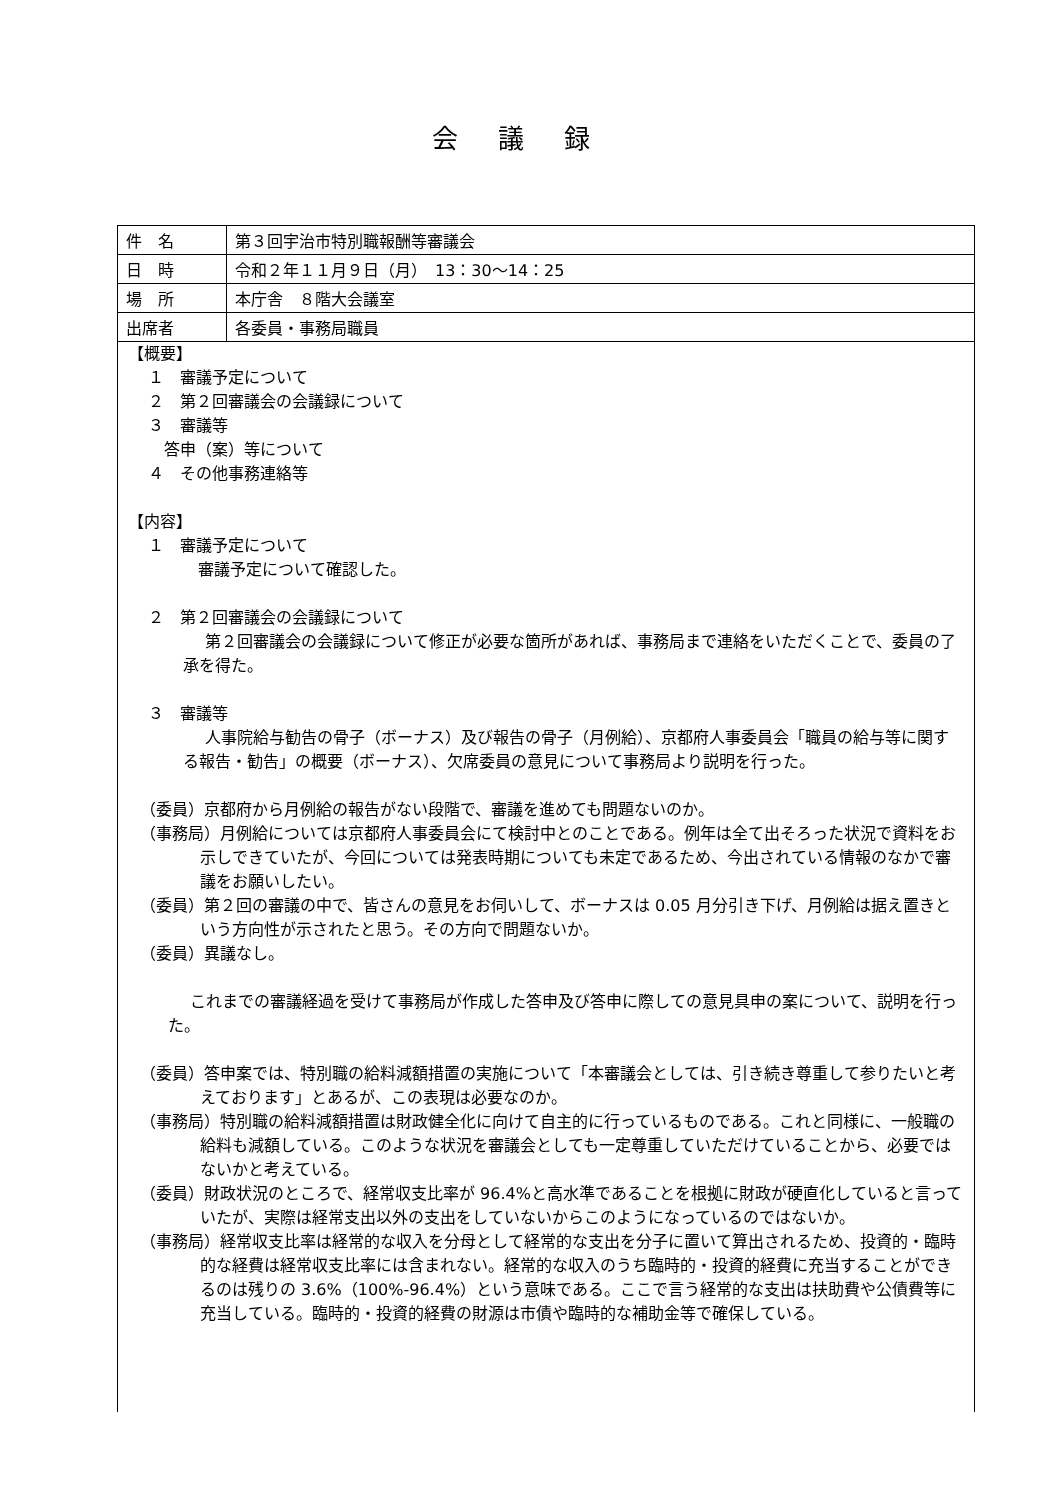会議録
| 件 名 | 第３回宇治市特別職報酬等審議会 |
| 日 時 | 令和２年１１月９日（月） 13：30～14：25 |
| 場 所 | 本庁舎 ８階大会議室 |
| 出席者 | 各委員・事務局職員 |
| 【概要】 １ 審議予定について ２ 第２回審議会の会議録について ３ 審議等 答申（案）等について ４ その他事務連絡等 【内容】 １ 審議予定について 審議予定について確認した。 ２ 第２回審議会の会議録について 第２回審議会の会議録について修正が必要な箇所があれば、事務局まで連絡をいただくことで、委員の了承を得た。 ３ 審議等 人事院給与勧告の骨子（ボーナス）及び報告の骨子（月例給）、京都府人事委員会「職員の給与等に関する報告・勧告」の概要（ボーナス）、欠席委員の意見について事務局より説明を行った。 （委員）京都府から月例給の報告がない段階で、審議を進めても問題ないのか。 （事務局）月例給については京都府人事委員会にて検討中とのことである。例年は全て出そろった状況で資料をお示しできていたが、今回については発表時期についても未定であるため、今出されている情報のなかで審議をお願いしたい。 （委員）第２回の審議の中で、皆さんの意見をお伺いして、ボーナスは 0.05 月分引き下げ、月例給は据え置きという方向性が示されたと思う。その方向で問題ないか。 （委員）異議なし。 これまでの審議経過を受けて事務局が作成した答申及び答申に際しての意見具申の案について、説明を行った。 （委員）答申案では、特別職の給料減額措置の実施について「本審議会としては、引き続き尊重して参りたいと考えております」とあるが、この表現は必要なのか。 （事務局）特別職の給料減額措置は財政健全化に向けて自主的に行っているものである。これと同様に、一般職の給料も減額している。このような状況を審議会としても一定尊重していただけていることから、必要ではないかと考えている。 （委員）財政状況のところで、経常収支比率が 96.4%と高水準であることを根拠に財政が硬直化していると言っていたが、実際は経常支出以外の支出をしていないからこのようになっているのではないか。 （事務局）経常収支比率は経常的な収入を分母として経常的な支出を分子に置いて算出されるため、投資的・臨時的な経費は経常収支比率には含まれない。経常的な収入のうち臨時的・投資的経費に充当することができるのは残りの 3.6%（100%-96.4%）という意味である。ここで言う経常的な支出は扶助費や公債費等に充当している。臨時的・投資的経費の財源は市債や臨時的な補助金等で確保している。 | |